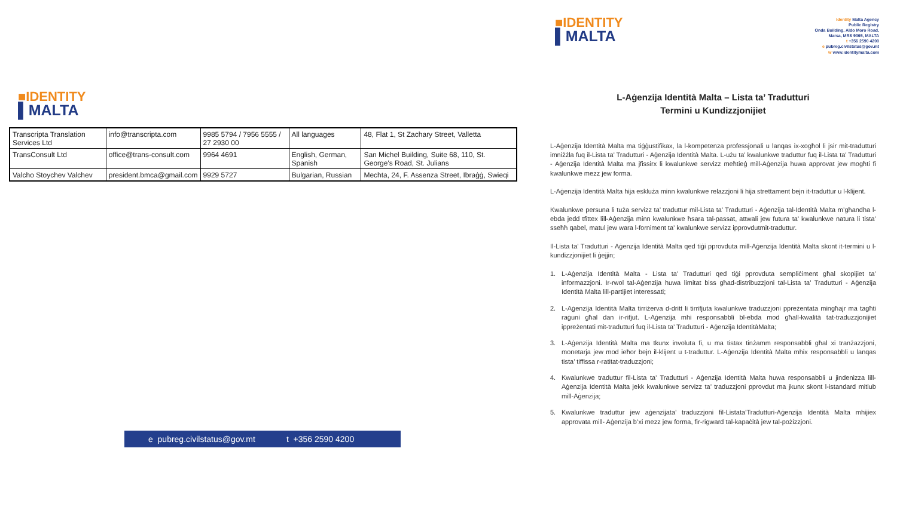■IDENTITY
▌MALTA
| Transcripta Translation Services Ltd | info@transcripta.com | 9985 5794 / 7956 5555 / 27 2930 00 | All languages | 48, Flat 1, St Zachary Street, Valletta |
| TransConsult Ltd | office@trans-consult.com | 9964 4691 | English, German, Spanish | San Michel Building, Suite 68, 110, St. George's Road, St. Julians |
| Valcho Stoychev Valchev | president.bmca@gmail.com | 9929 5727 | Bulgarian, Russian | Mechta, 24, F. Assenza Street, Ibraġġ, Swieqi |
e pubreg.civilstatus@gov.mt t +356 2590 4200
■IDENTITY
▌MALTA
Identity Malta Agency
Public Registry
Onda Building, Aldo Moro Road,
Marsa, MRS 9065, MALTA
t +356 2590 4200
e pubreg.civilstatus@gov.mt
w www.identitymalta.com
L-Aġenzija Identità Malta – Lista ta’ Tradutturi
Termini u Kundizzjonijiet
L-Aġenzija Identità Malta ma tiġġustifikax, la l-kompetenza professjonali u lanqas ix-xogħol li jsir mit-tradutturi imniżżla fuq il-Lista ta’ Tradutturi - Aġenzija Identità Malta. L-użu ta’ kwalunkwe traduttur fuq il-Lista ta’ Tradutturi - Aġenzija Identità Malta ma jfissirx li kwalunkwe servizz meħtieġ mill-Aġenzija huwa approvat jew mogħti fi kwalunkwe mezz jew forma.
L-Aġenzija Identità Malta hija eskluża minn kwalunkwe relazzjoni li hija strettament bejn it-traduttur u l-klijent.
Kwalunkwe persuna li tuża servizz ta’ traduttur mil-Lista ta’ Tradutturi - Aġenzija tal-Identità Malta m’għandha l-ebda jedd tfittex lill-Aġenzija minn kwalunkwe ħsara tal-passat, attwali jew futura ta’ kwalunkwe natura li tista’ sseħħ qabel, matul jew wara l-forniment ta’ kwalunkwe servizz ipprovdutmit-traduttur.
Il-Lista ta’ Tradutturi - Aġenzija Identità Malta qed tiġi pprovduta mill-Aġenzija Identità Malta skont it-termini u l-kundizzjonijiet li ġejjin;
1. L-Aġenzija Identità Malta - Lista ta’ Tradutturi qed tiġi pprovduta sempliċiment għal skopijiet ta’ informazzjoni. Ir-rwol tal-Aġenzija huwa limitat biss għad-distribuzzjoni tal-Lista ta’ Tradutturi - Aġenzija Identità Malta lill-partijiet interessati;
2. L-Aġenzija Identità Malta tirriżerva d-dritt li tirrifjuta kwalunkwe traduzzjoni ppreżentata mingħajr ma tagħti raġuni għal dan ir-rifjut. L-Aġenzija mhi responsabbli bl-ebda mod għall-kwalità tat-traduzzjonijiet ippreżentati mit-tradutturi fuq il-Lista ta’ Tradutturi - Aġenzija IdentitàMalta;
3. L-Aġenzija Identità Malta ma tkunx involuta fi, u ma tistax tinżamm responsabbli għal xi tranżazzjoni, monetarja jew mod ieħor bejn il-klijent u t-traduttur. L-Aġenzija Identità Malta mhix responsabbli u lanqas tista’ tiffissa r-ratitat-traduzzjoni;
4. Kwalunkwe traduttur fil-Lista ta’ Tradutturi - Aġenzija Identità Malta huwa responsabbli u jindenizza lill-Aġenzija Identità Malta jekk kwalunkwe servizz ta’ traduzzjoni pprovdut ma jkunx skont l-istandard mitlub mill-Aġenzija;
5. Kwalunkwe traduttur jew aġenzijata’ traduzzjoni fil-Listata’Tradutturi-Aġenzija Identità Malta mhijiex approvata mill- Aġenzija b’xi mezz jew forma, fir-rigward tal-kapaċità jew tal-pożizzjoni.